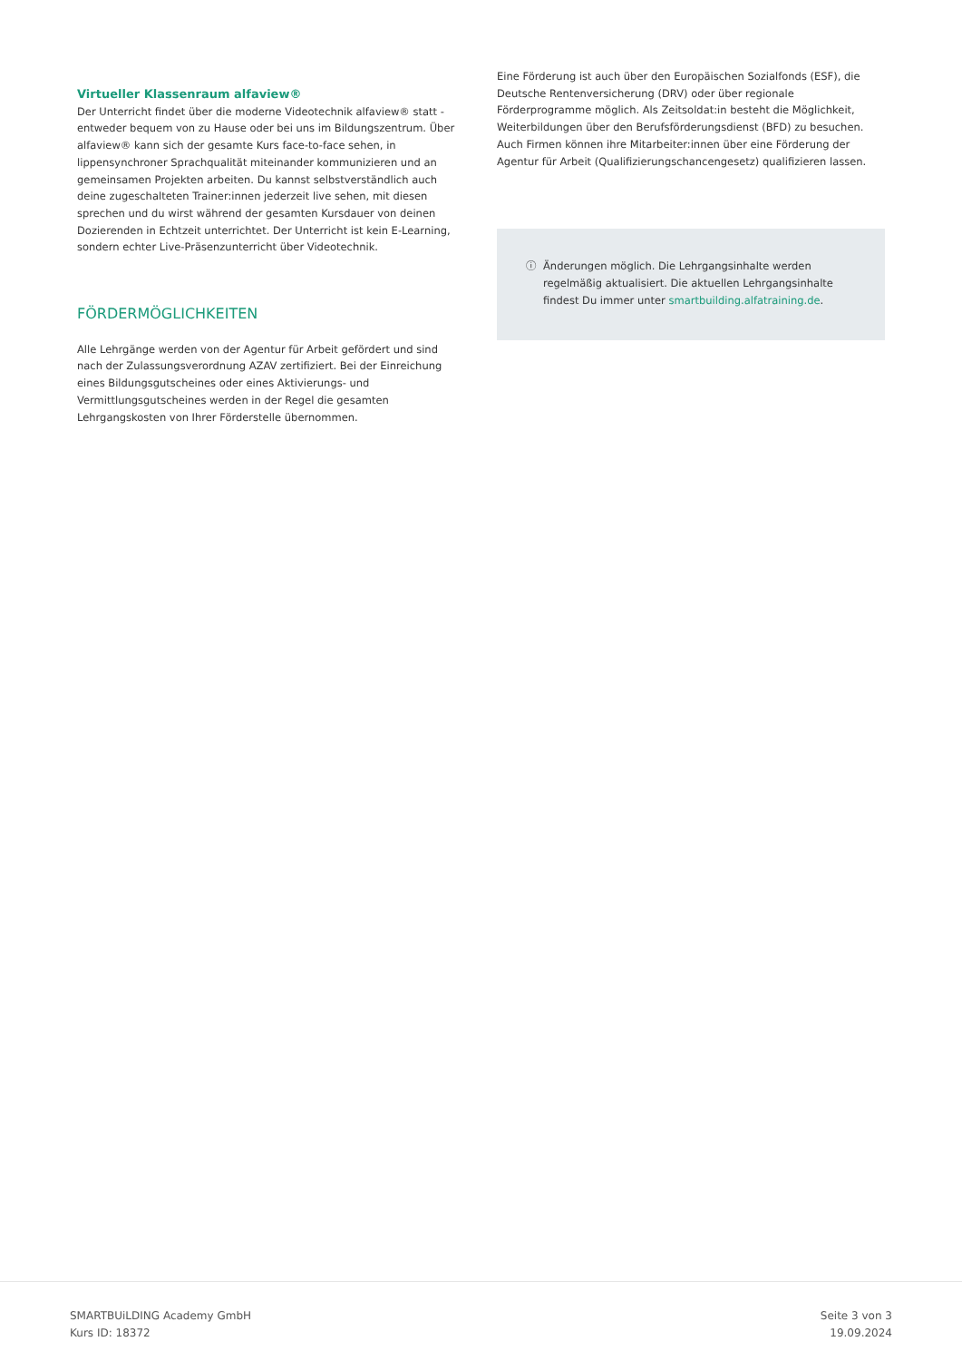Virtueller Klassenraum alfaview®
Der Unterricht findet über die moderne Videotechnik alfaview® statt - entweder bequem von zu Hause oder bei uns im Bildungszentrum. Über alfaview® kann sich der gesamte Kurs face-to-face sehen, in lippensynchroner Sprachqualität miteinander kommunizieren und an gemeinsamen Projekten arbeiten. Du kannst selbstverständlich auch deine zugeschalteten Trainer:innen jederzeit live sehen, mit diesen sprechen und du wirst während der gesamten Kursdauer von deinen Dozierenden in Echtzeit unterrichtet. Der Unterricht ist kein E-Learning, sondern echter Live-Präsenzunterricht über Videotechnik.
FÖRDERMÖGLICHKEITEN
Alle Lehrgänge werden von der Agentur für Arbeit gefördert und sind nach der Zulassungsverordnung AZAV zertifiziert. Bei der Einreichung eines Bildungsgutscheines oder eines Aktivierungs- und Vermittlungsgutscheines werden in der Regel die gesamten Lehrgangskosten von Ihrer Förderstelle übernommen.
Eine Förderung ist auch über den Europäischen Sozialfonds (ESF), die Deutsche Rentenversicherung (DRV) oder über regionale Förderprogramme möglich. Als Zeitsoldat:in besteht die Möglichkeit, Weiterbildungen über den Berufsförderungsdienst (BFD) zu besuchen. Auch Firmen können ihre Mitarbeiter:innen über eine Förderung der Agentur für Arbeit (Qualifizierungschancengesetz) qualifizieren lassen.
ⓘ Änderungen möglich. Die Lehrgangsinhalte werden regelmäßig aktualisiert. Die aktuellen Lehrgangsinhalte findest Du immer unter smartbuilding.alfatraining.de.
SMARTBUiLDING Academy GmbH
Kurs ID: 18372
Seite 3 von 3
19.09.2024